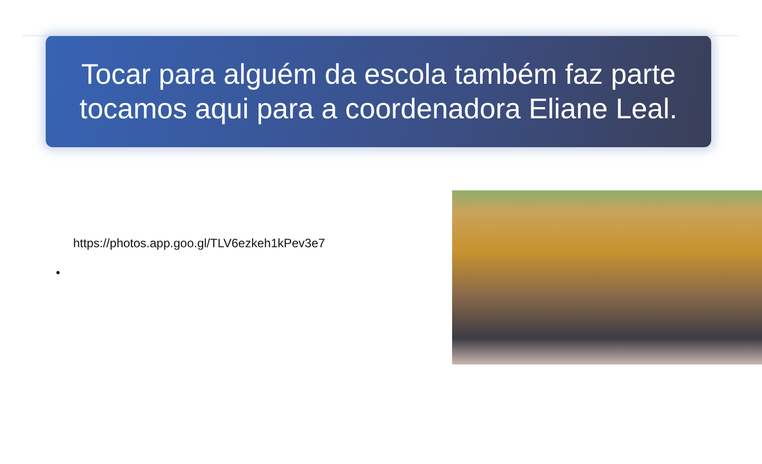Tocar para alguém da escola também faz parte tocamos aqui para a coordenadora Eliane Leal.
https://photos.app.goo.gl/TLV6ezkeh1kPev3e7
•